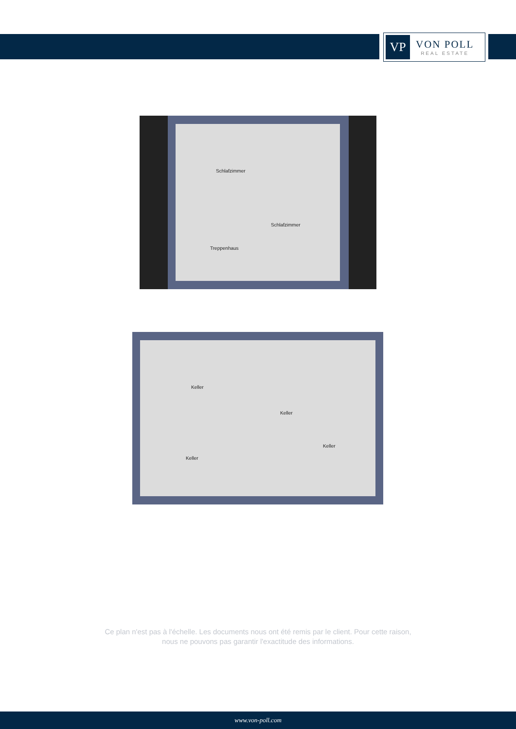VP
VON POLL
REAL ESTATE
Schlafzimmer
Schlafzimmer
Treppenhaus
Keller
Keller
Keller
Keller
Ce plan n'est pas à l'échelle. Les documents nous ont été remis par le client. Pour cette raison, nous ne pouvons pas garantir l'exactitude des informations.
www.von-poll.com